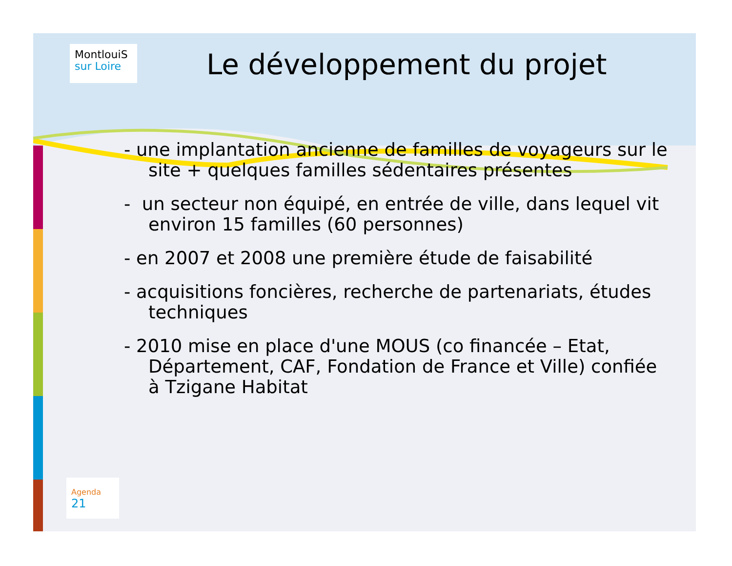MontlouiS
sur Loire
Le développement du projet
- une implantation ancienne de familles de voyageurs sur le site + quelques familles sédentaires présentes
- un secteur non équipé, en entrée de ville, dans lequel vit environ 15 familles (60 personnes)
- en 2007 et 2008 une première étude de faisabilité
- acquisitions foncières, recherche de partenariats, études techniques
- 2010 mise en place d'une MOUS (co financée – Etat, Département, CAF, Fondation de France et Ville) confiée à Tzigane Habitat
Agenda 21